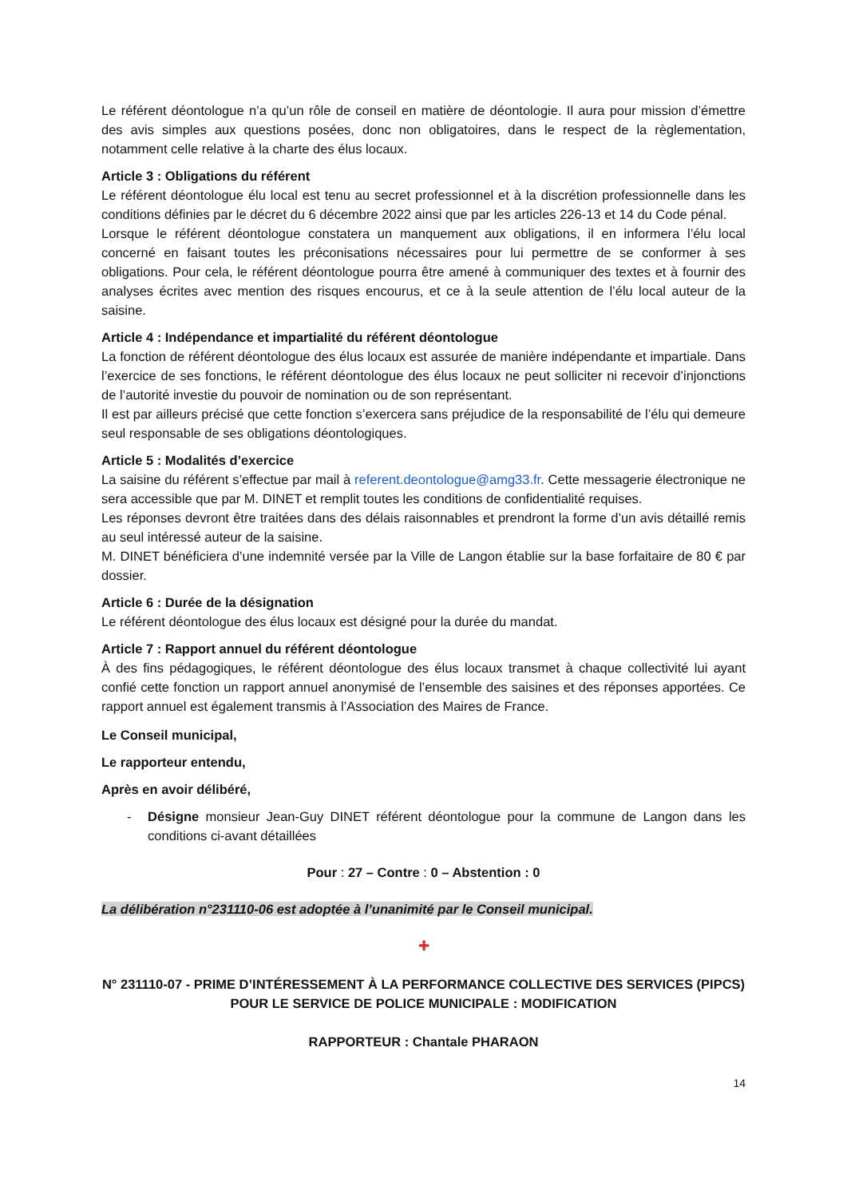Le référent déontologue n’a qu’un rôle de conseil en matière de déontologie. Il aura pour mission d’émettre des avis simples aux questions posées, donc non obligatoires, dans le respect de la règlementation, notamment celle relative à la charte des élus locaux.
Article 3 : Obligations du référent
Le référent déontologue élu local est tenu au secret professionnel et à la discrétion professionnelle dans les conditions définies par le décret du 6 décembre 2022 ainsi que par les articles 226-13 et 14 du Code pénal.
Lorsque le référent déontologue constatera un manquement aux obligations, il en informera l’élu local concerné en faisant toutes les préconisations nécessaires pour lui permettre de se conformer à ses obligations. Pour cela, le référent déontologue pourra être amené à communiquer des textes et à fournir des analyses écrites avec mention des risques encourus, et ce à la seule attention de l’élu local auteur de la saisine.
Article 4 : Indépendance et impartialité du référent déontologue
La fonction de référent déontologue des élus locaux est assurée de manière indépendante et impartiale. Dans l’exercice de ses fonctions, le référent déontologue des élus locaux ne peut solliciter ni recevoir d’injonctions de l’autorité investie du pouvoir de nomination ou de son représentant.
Il est par ailleurs précisé que cette fonction s’exercera sans préjudice de la responsabilité de l’élu qui demeure seul responsable de ses obligations déontologiques.
Article 5 : Modalités d’exercice
La saisine du référent s’effectue par mail à referent.deontologue@amg33.fr. Cette messagerie électronique ne sera accessible que par M. DINET et remplit toutes les conditions de confidentialité requises.
Les réponses devront être traitées dans des délais raisonnables et prendront la forme d’un avis détaillé remis au seul intéressé auteur de la saisine.
M. DINET bénéficiera d’une indemnité versée par la Ville de Langon établie sur la base forfaitaire de 80 € par dossier.
Article 6 : Durée de la désignation
Le référent déontologue des élus locaux est désigné pour la durée du mandat.
Article 7 : Rapport annuel du référent déontologue
À des fins pédagogiques, le référent déontologue des élus locaux transmet à chaque collectivité lui ayant confié cette fonction un rapport annuel anonymisé de l’ensemble des saisines et des réponses apportées. Ce rapport annuel est également transmis à l’Association des Maires de France.
Le Conseil municipal,
Le rapporteur entendu,
Après en avoir délibéré,
- Désigne monsieur Jean-Guy DINET référent déontologue pour la commune de Langon dans les conditions ci-avant détaillées
Pour : 27 – Contre : 0 – Abstention : 0
La délibération n°231110-06 est adoptée à l’unanimité par le Conseil municipal.
✚
N° 231110-07 - PRIME D’INTÉRESSEMENT À LA PERFORMANCE COLLECTIVE DES SERVICES (PIPCS) POUR LE SERVICE DE POLICE MUNICIPALE : MODIFICATION
RAPPORTEUR : Chantale PHARAON
14